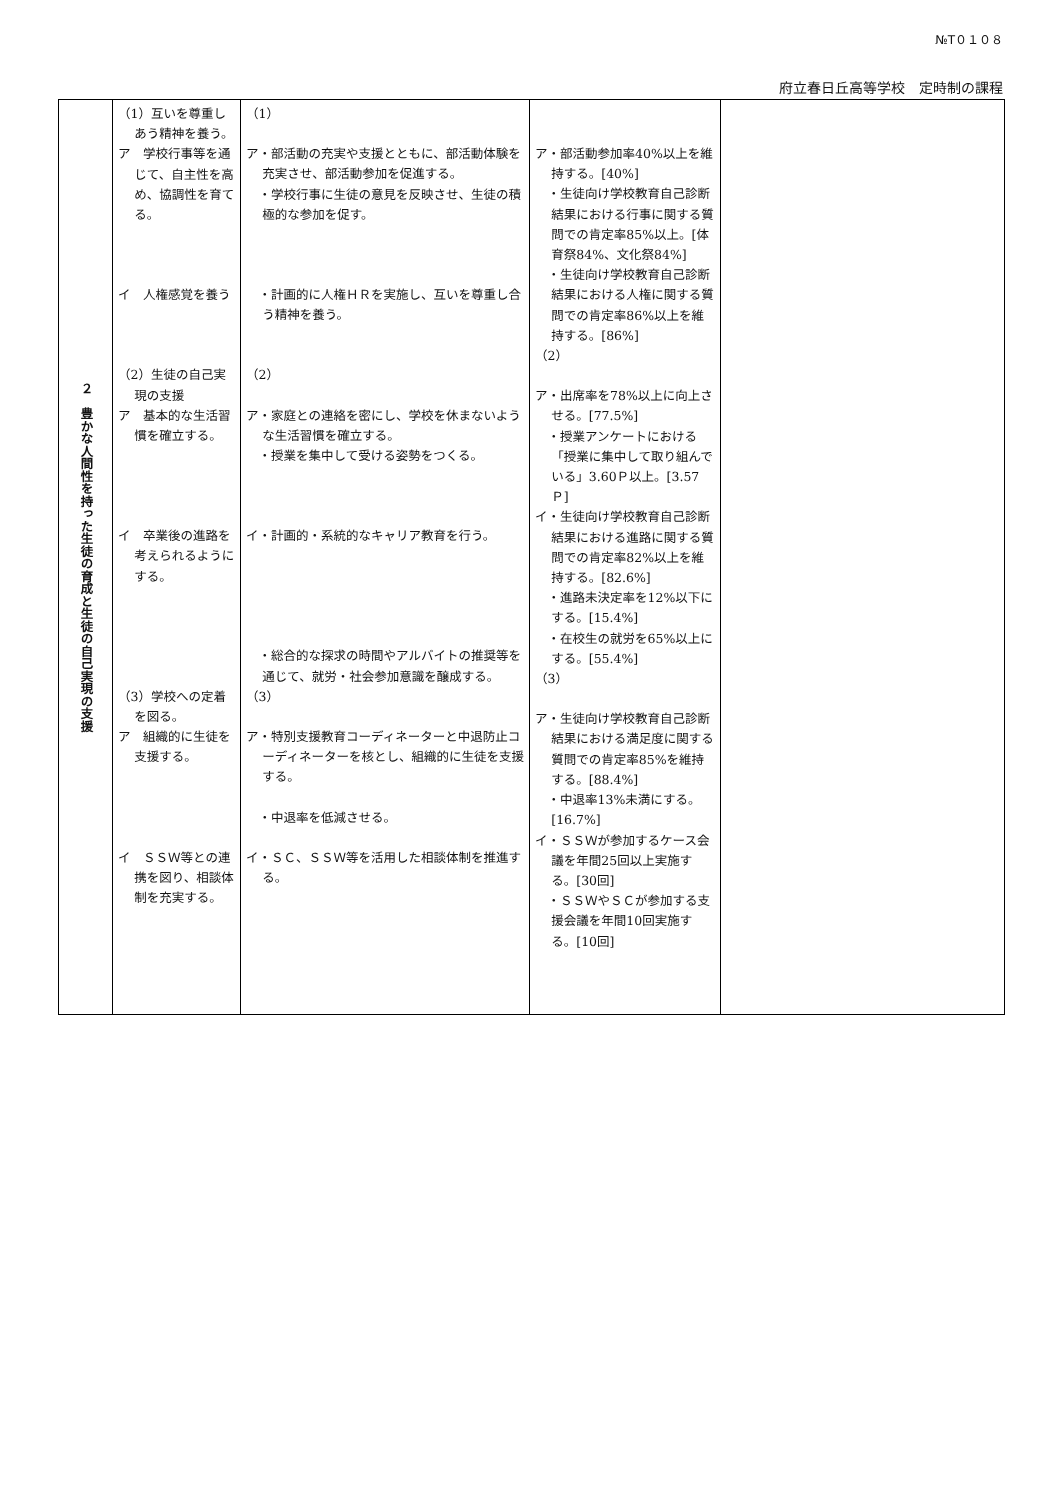№T０１０８
府立春日丘高等学校　定時制の課程
| ２ 豊かな人間性を持った生徒の育成と生徒の自己実現の支援 | （1）互いを尊重しあう精神を養う。 ア 学校行事等を通じて、自主性を高め、協調性を育てる。 イ 人権感覚を養う （2）生徒の自己実現の支援 ア 基本的な生活習慣を確立する。 イ 卒業後の進路を考えられるようにする。 （3）学校への定着を図る。 ア 組織的に生徒を支援する。 イ ＳＳＷ等との連携を図り、相談体制を充実する。 | （1） ア・部活動の充実や支援とともに、部活動体験を充実させ、部活動参加を促進する。 ・学校行事に生徒の意見を反映させ、生徒の積極的な参加を促す。 ・計画的に人権ＨＲを実施し、互いを尊重し合う精神を養う。 （2） ア・家庭との連絡を密にし、学校を休まないような生活習慣を確立する。 ・授業を集中して受ける姿勢をつくる。 イ・計画的・系統的なキャリア教育を行う。 ・総合的な探求の時間やアルバイトの推奨等を通じて、就労・社会参加意識を醸成する。 （3） ア・特別支援教育コーディネーターと中退防止コーディネーターを核とし、組織的に生徒を支援する。 ・中退率を低減させる。 イ・ＳＣ、ＳＳＷ等を活用した相談体制を推進する。 | ア・部活動参加率40%以上を維持する。[40%] ・生徒向け学校教育自己診断結果における行事に関する質問での肯定率85%以上。[体育祭84%、文化祭84%] ・生徒向け学校教育自己診断結果における人権に関する質問での肯定率86%以上を維持する。[86%] （2） ア・出席率を78%以上に向上させる。[77.5%] ・授業アンケートにおける「授業に集中して取り組んでいる」3.60Ｐ以上。[3.57Ｐ] イ・生徒向け学校教育自己診断結果における進路に関する質問での肯定率82%以上を維持する。[82.6%] ・進路未決定率を12%以下にする。[15.4%] ・在校生の就労を65%以上にする。[55.4%] （3） ア・生徒向け学校教育自己診断結果における満足度に関する質問での肯定率85%を維持する。[88.4%] ・中退率13%未満にする。[16.7%] イ・ＳＳＷが参加するケース会議を年間25回以上実施する。[30回] ・ＳＳＷやＳＣが参加する支援会議を年間10回実施する。[10回] | |